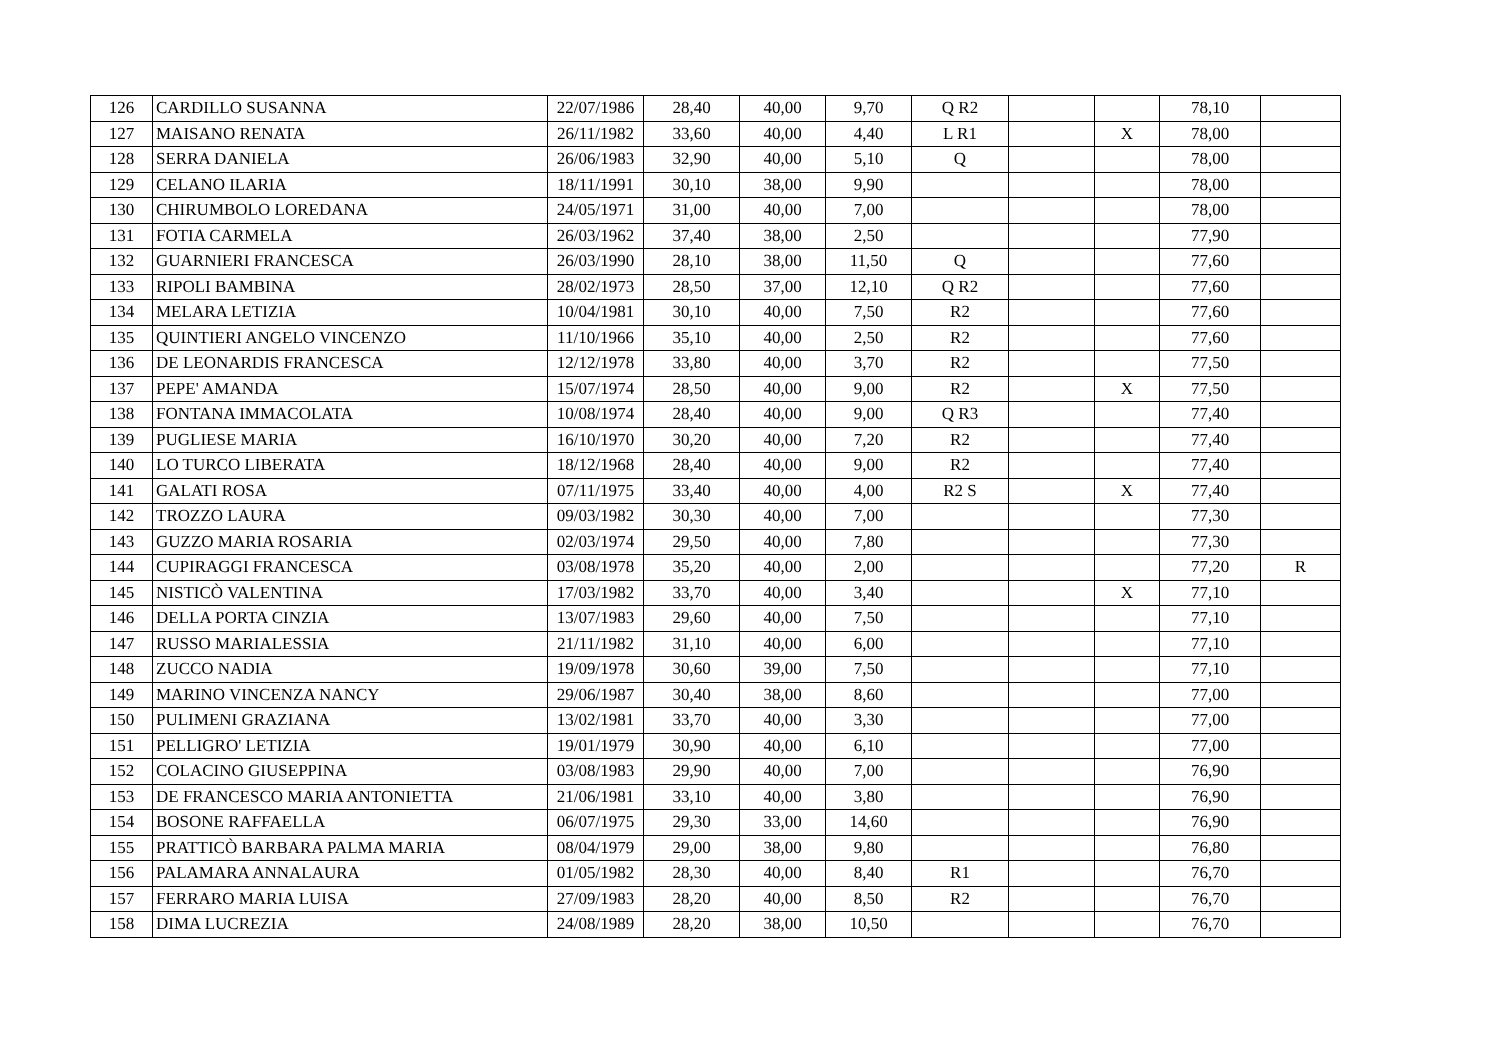| 126 | CARDILLO SUSANNA | 22/07/1986 | 28,40 | 40,00 | 9,70 | Q R2 | | | 78,10 | |
| 127 | MAISANO RENATA | 26/11/1982 | 33,60 | 40,00 | 4,40 | L R1 | | X | 78,00 | |
| 128 | SERRA DANIELA | 26/06/1983 | 32,90 | 40,00 | 5,10 | Q | | | 78,00 | |
| 129 | CELANO ILARIA | 18/11/1991 | 30,10 | 38,00 | 9,90 | | | | 78,00 | |
| 130 | CHIRUMBOLO LOREDANA | 24/05/1971 | 31,00 | 40,00 | 7,00 | | | | 78,00 | |
| 131 | FOTIA CARMELA | 26/03/1962 | 37,40 | 38,00 | 2,50 | | | | 77,90 | |
| 132 | GUARNIERI FRANCESCA | 26/03/1990 | 28,10 | 38,00 | 11,50 | Q | | | 77,60 | |
| 133 | RIPOLI BAMBINA | 28/02/1973 | 28,50 | 37,00 | 12,10 | Q R2 | | | 77,60 | |
| 134 | MELARA LETIZIA | 10/04/1981 | 30,10 | 40,00 | 7,50 | R2 | | | 77,60 | |
| 135 | QUINTIERI ANGELO VINCENZO | 11/10/1966 | 35,10 | 40,00 | 2,50 | R2 | | | 77,60 | |
| 136 | DE LEONARDIS FRANCESCA | 12/12/1978 | 33,80 | 40,00 | 3,70 | R2 | | | 77,50 | |
| 137 | PEPE' AMANDA | 15/07/1974 | 28,50 | 40,00 | 9,00 | R2 | | X | 77,50 | |
| 138 | FONTANA IMMACOLATA | 10/08/1974 | 28,40 | 40,00 | 9,00 | Q R3 | | | 77,40 | |
| 139 | PUGLIESE MARIA | 16/10/1970 | 30,20 | 40,00 | 7,20 | R2 | | | 77,40 | |
| 140 | LO TURCO LIBERATA | 18/12/1968 | 28,40 | 40,00 | 9,00 | R2 | | | 77,40 | |
| 141 | GALATI ROSA | 07/11/1975 | 33,40 | 40,00 | 4,00 | R2 S | | X | 77,40 | |
| 142 | TROZZO LAURA | 09/03/1982 | 30,30 | 40,00 | 7,00 | | | | 77,30 | |
| 143 | GUZZO MARIA ROSARIA | 02/03/1974 | 29,50 | 40,00 | 7,80 | | | | 77,30 | |
| 144 | CUPIRAGGI FRANCESCA | 03/08/1978 | 35,20 | 40,00 | 2,00 | | | | 77,20 | R |
| 145 | NISTICÒ VALENTINA | 17/03/1982 | 33,70 | 40,00 | 3,40 | | | X | 77,10 | |
| 146 | DELLA PORTA CINZIA | 13/07/1983 | 29,60 | 40,00 | 7,50 | | | | 77,10 | |
| 147 | RUSSO MARIALESSIA | 21/11/1982 | 31,10 | 40,00 | 6,00 | | | | 77,10 | |
| 148 | ZUCCO NADIA | 19/09/1978 | 30,60 | 39,00 | 7,50 | | | | 77,10 | |
| 149 | MARINO VINCENZA NANCY | 29/06/1987 | 30,40 | 38,00 | 8,60 | | | | 77,00 | |
| 150 | PULIMENI GRAZIANA | 13/02/1981 | 33,70 | 40,00 | 3,30 | | | | 77,00 | |
| 151 | PELLIGRO' LETIZIA | 19/01/1979 | 30,90 | 40,00 | 6,10 | | | | 77,00 | |
| 152 | COLACINO GIUSEPPINA | 03/08/1983 | 29,90 | 40,00 | 7,00 | | | | 76,90 | |
| 153 | DE FRANCESCO MARIA ANTONIETTA | 21/06/1981 | 33,10 | 40,00 | 3,80 | | | | 76,90 | |
| 154 | BOSONE RAFFAELLA | 06/07/1975 | 29,30 | 33,00 | 14,60 | | | | 76,90 | |
| 155 | PRATTICÒ BARBARA PALMA MARIA | 08/04/1979 | 29,00 | 38,00 | 9,80 | | | | 76,80 | |
| 156 | PALAMARA ANNALAURA | 01/05/1982 | 28,30 | 40,00 | 8,40 | R1 | | | 76,70 | |
| 157 | FERRARO MARIA LUISA | 27/09/1983 | 28,20 | 40,00 | 8,50 | R2 | | | 76,70 | |
| 158 | DIMA LUCREZIA | 24/08/1989 | 28,20 | 38,00 | 10,50 | | | | 76,70 | |